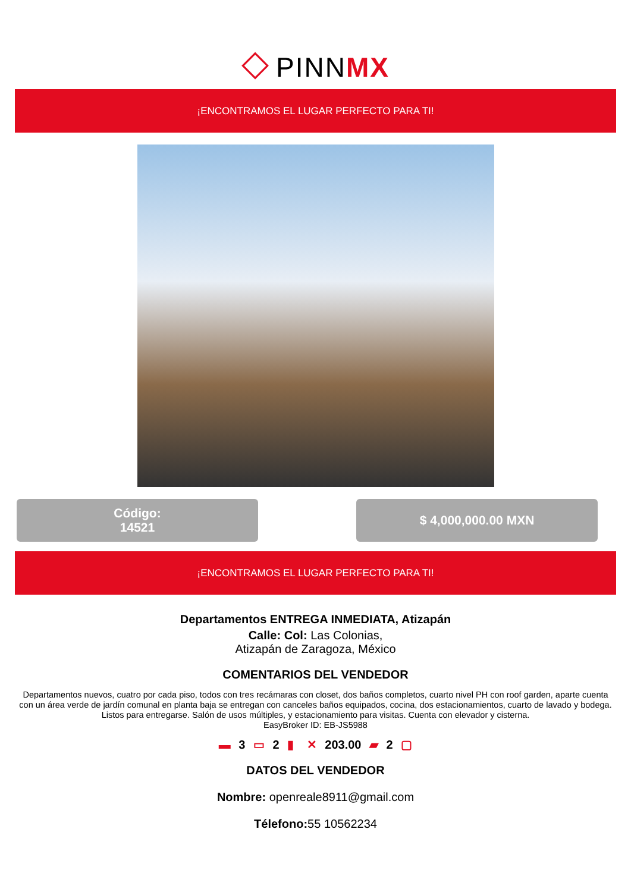◇ PINNMX
¡ENCONTRAMOS EL LUGAR PERFECTO PARA TI!
Código:
14521
$ 4,000,000.00 MXN
¡ENCONTRAMOS EL LUGAR PERFECTO PARA TI!
Departamentos ENTREGA INMEDIATA, Atizapán
Calle: Col: Las Colonias,
Atizapán de Zaragoza, México
COMENTARIOS DEL VENDEDOR
Departamentos nuevos, cuatro por cada piso, todos con tres recámaras con closet, dos baños completos, cuarto nivel PH con roof garden, aparte cuenta con un área verde de jardín comunal en planta baja se entregan con canceles baños equipados, cocina, dos estacionamientos, cuarto de lavado y bodega. Listos para entregarse. Salón de usos múltiples, y estacionamiento para visitas. Cuenta con elevador y cisterna.
EasyBroker ID: EB-JS5988
▬ 3 ▭ 2 ▮ ✕ 203.00 ▰ 2 ▢
DATOS DEL VENDEDOR
Nombre: openreale8911@gmail.com
Télefono: 55 10562234